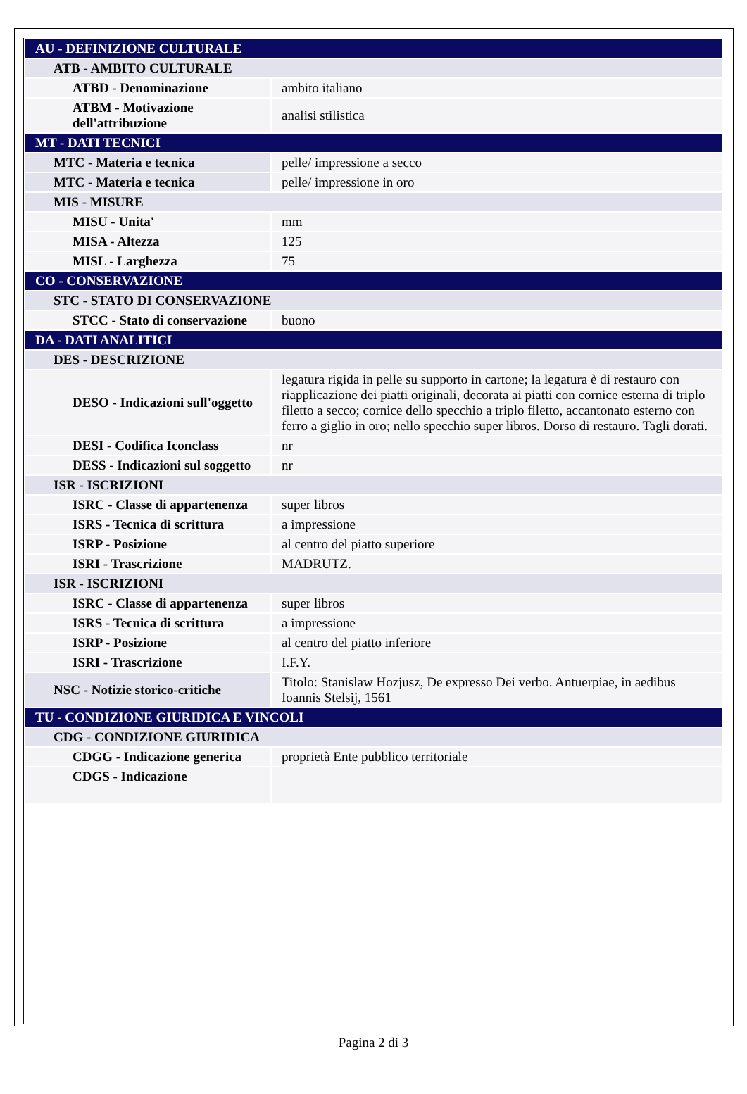| AU - DEFINIZIONE CULTURALE | |
| ATB - AMBITO CULTURALE | |
| ATBD - Denominazione | ambito italiano |
| ATBM - Motivazione dell'attribuzione | analisi stilistica |
| MT - DATI TECNICI | |
| MTC - Materia e tecnica | pelle/ impressione a secco |
| MTC - Materia e tecnica | pelle/ impressione in oro |
| MIS - MISURE | |
| MISU - Unita' | mm |
| MISA - Altezza | 125 |
| MISL - Larghezza | 75 |
| CO - CONSERVAZIONE | |
| STC - STATO DI CONSERVAZIONE | |
| STCC - Stato di conservazione | buono |
| DA - DATI ANALITICI | |
| DES - DESCRIZIONE | |
| DESO - Indicazioni sull'oggetto | legatura rigida in pelle su supporto in cartone; la legatura è di restauro con riapplicazione dei piatti originali, decorata ai piatti con cornice esterna di triplo filetto a secco; cornice dello specchio a triplo filetto, accantonato esterno con ferro a giglio in oro; nello specchio super libros. Dorso di restauro. Tagli dorati. |
| DESI - Codifica Iconclass | nr |
| DESS - Indicazioni sul soggetto | nr |
| ISR - ISCRIZIONI | |
| ISRC - Classe di appartenenza | super libros |
| ISRS - Tecnica di scrittura | a impressione |
| ISRP - Posizione | al centro del piatto superiore |
| ISRI - Trascrizione | MADRUTZ. |
| ISR - ISCRIZIONI | |
| ISRC - Classe di appartenenza | super libros |
| ISRS - Tecnica di scrittura | a impressione |
| ISRP - Posizione | al centro del piatto inferiore |
| ISRI - Trascrizione | I.F.Y. |
| NSC - Notizie storico-critiche | Titolo: Stanislaw Hozjusz, De expresso Dei verbo. Antuerpiae, in aedibus Ioannis Stelsij, 1561 |
| TU - CONDIZIONE GIURIDICA E VINCOLI | |
| CDG - CONDIZIONE GIURIDICA | |
| CDGG - Indicazione generica | proprietà Ente pubblico territoriale |
| CDGS - Indicazione | |
Pagina 2 di 3